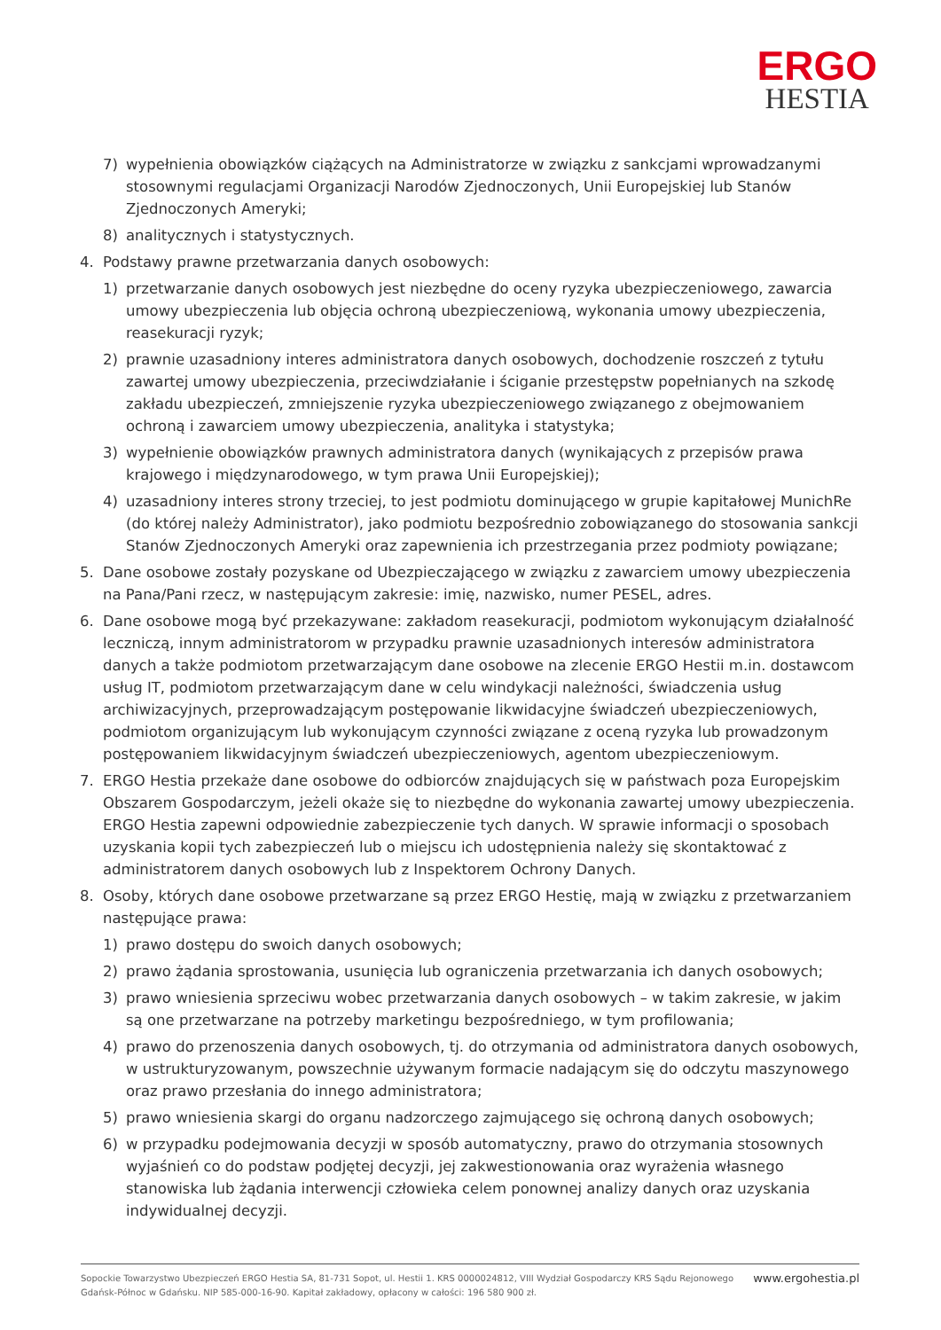ERGO
HESTIA
7) wypełnienia obowiązków ciążących na Administratorze w związku z sankcjami wprowadzanymi stosownymi regulacjami Organizacji Narodów Zjednoczonych, Unii Europejskiej lub Stanów Zjednoczonych Ameryki;
8) analitycznych i statystycznych.
4. Podstawy prawne przetwarzania danych osobowych:
1) przetwarzanie danych osobowych jest niezbędne do oceny ryzyka ubezpieczeniowego, zawarcia umowy ubezpieczenia lub objęcia ochroną ubezpieczeniową, wykonania umowy ubezpieczenia, reasekuracji ryzyk;
2) prawnie uzasadniony interes administratora danych osobowych, dochodzenie roszczeń z tytułu zawartej umowy ubezpieczenia, przeciwdziałanie i ściganie przestępstw popełnianych na szkodę zakładu ubezpieczeń, zmniejszenie ryzyka ubezpieczeniowego związanego z obejmowaniem ochroną i zawarciem umowy ubezpieczenia, analityka i statystyka;
3) wypełnienie obowiązków prawnych administratora danych (wynikających z przepisów prawa krajowego i międzynarodowego, w tym prawa Unii Europejskiej);
4) uzasadniony interes strony trzeciej, to jest podmiotu dominującego w grupie kapitałowej MunichRe (do której należy Administrator), jako podmiotu bezpośrednio zobowiązanego do stosowania sankcji Stanów Zjednoczonych Ameryki oraz zapewnienia ich przestrzegania przez podmioty powiązane;
5. Dane osobowe zostały pozyskane od Ubezpieczającego w związku z zawarciem umowy ubezpieczenia na Pana/Pani rzecz, w następującym zakresie: imię, nazwisko, numer PESEL, adres.
6. Dane osobowe mogą być przekazywane: zakładom reasekuracji, podmiotom wykonującym działalność leczniczą, innym administratorom w przypadku prawnie uzasadnionych interesów administratora danych a także podmiotom przetwarzającym dane osobowe na zlecenie ERGO Hestii m.in. dostawcom usług IT, podmiotom przetwarzającym dane w celu windykacji należności, świadczenia usług archiwizacyjnych, przeprowadzającym postępowanie likwidacyjne świadczeń ubezpieczeniowych, podmiotom organizującym lub wykonującym czynności związane z oceną ryzyka lub prowadzonym postępowaniem likwidacyjnym świadczeń ubezpieczeniowych, agentom ubezpieczeniowym.
7. ERGO Hestia przekaże dane osobowe do odbiorców znajdujących się w państwach poza Europejskim Obszarem Gospodarczym, jeżeli okaże się to niezbędne do wykonania zawartej umowy ubezpieczenia. ERGO Hestia zapewni odpowiednie zabezpieczenie tych danych. W sprawie informacji o sposobach uzyskania kopii tych zabezpieczeń lub o miejscu ich udostępnienia należy się skontaktować z administratorem danych osobowych lub z Inspektorem Ochrony Danych.
8. Osoby, których dane osobowe przetwarzane są przez ERGO Hestię, mają w związku z przetwarzaniem następujące prawa:
1) prawo dostępu do swoich danych osobowych;
2) prawo żądania sprostowania, usunięcia lub ograniczenia przetwarzania ich danych osobowych;
3) prawo wniesienia sprzeciwu wobec przetwarzania danych osobowych – w takim zakresie, w jakim są one przetwarzane na potrzeby marketingu bezpośredniego, w tym profilowania;
4) prawo do przenoszenia danych osobowych, tj. do otrzymania od administratora danych osobowych, w ustrukturyzowanym, powszechnie używanym formacie nadającym się do odczytu maszynowego oraz prawo przesłania do innego administratora;
5) prawo wniesienia skargi do organu nadzorczego zajmującego się ochroną danych osobowych;
6) w przypadku podejmowania decyzji w sposób automatyczny, prawo do otrzymania stosownych wyjaśnień co do podstaw podjętej decyzji, jej zakwestionowania oraz wyrażenia własnego stanowiska lub żądania interwencji człowieka celem ponownej analizy danych oraz uzyskania indywidualnej decyzji.
Sopockie Towarzystwo Ubezpieczeń ERGO Hestia SA, 81-731 Sopot, ul. Hestii 1. KRS 0000024812, VIII Wydział Gospodarczy KRS Sądu Rejonowego
Gdańsk-Północ w Gdańsku. NIP 585-000-16-90. Kapitał zakładowy, opłacony w całości: 196 580 900 zł.
www.ergohestia.pl